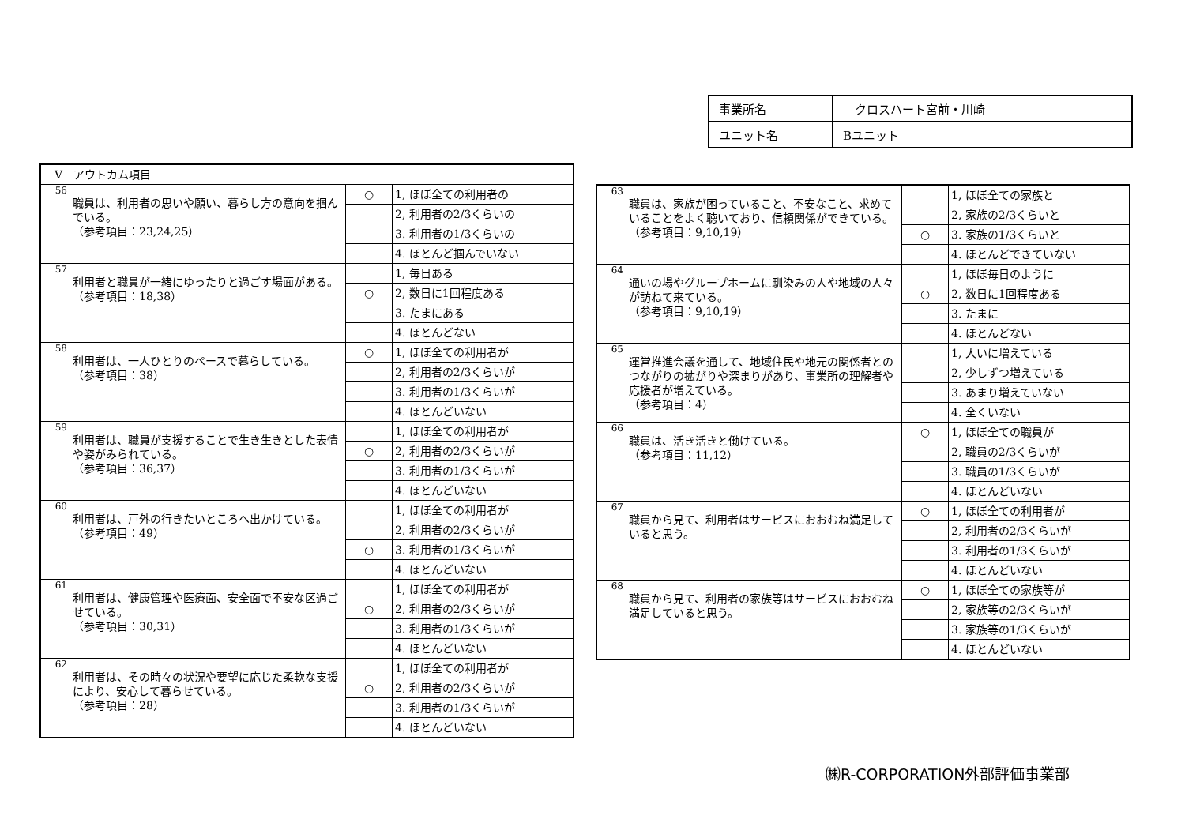| 事業所名 | クロスハート宮前・川崎 |
| ユニット名 | Bユニット |
| V アウトカム項目 | | | |
| 56 | 職員は、利用者の思いや願い、暮らし方の意向を掴んでいる。 （参考項目：23,24,25） | ○ | 1, ほぼ全ての利用者の |
| | | | 2, 利用者の2/3くらいの |
| | | | 3. 利用者の1/3くらいの |
| | | | 4. ほとんど掴んでいない |
| 57 | 利用者と職員が一緒にゆったりと過ごす場面がある。 （参考項目：18,38） | | 1, 毎日ある |
| | | ○ | 2, 数日に1回程度ある |
| | | | 3. たまにある |
| | | | 4. ほとんどない |
| 58 | 利用者は、一人ひとりのペースで暮らしている。 （参考項目：38） | ○ | 1, ほぼ全ての利用者が |
| | | | 2, 利用者の2/3くらいが |
| | | | 3. 利用者の1/3くらいが |
| | | | 4. ほとんどいない |
| 59 | 利用者は、職員が支援することで生き生きとした表情や姿がみられている。 （参考項目：36,37） | | 1, ほぼ全ての利用者が |
| | | ○ | 2, 利用者の2/3くらいが |
| | | | 3. 利用者の1/3くらいが |
| | | | 4. ほとんどいない |
| 60 | 利用者は、戸外の行きたいところへ出かけている。 （参考項目：49） | | 1, ほぼ全ての利用者が |
| | | | 2, 利用者の2/3くらいが |
| | | ○ | 3. 利用者の1/3くらいが |
| | | | 4. ほとんどいない |
| 61 | 利用者は、健康管理や医療面、安全面で不安な区過ごせている。 （参考項目：30,31） | | 1, ほぼ全ての利用者が |
| | | ○ | 2, 利用者の2/3くらいが |
| | | | 3. 利用者の1/3くらいが |
| | | | 4. ほとんどいない |
| 62 | 利用者は、その時々の状況や要望に応じた柔軟な支援により、安心して暮らせている。 （参考項目：28） | | 1, ほぼ全ての利用者が |
| | | ○ | 2, 利用者の2/3くらいが |
| | | | 3. 利用者の1/3くらいが |
| | | | 4. ほとんどいない |
| 63 | 職員は、家族が困っていること、不安なこと、求めていることをよく聴いており、信頼関係ができている。 （参考項目：9,10,19） | | 1, ほぼ全ての家族と |
| | | | 2, 家族の2/3くらいと |
| | | ○ | 3. 家族の1/3くらいと |
| | | | 4. ほとんどできていない |
| 64 | 通いの場やグループホームに馴染みの人や地域の人々が訪ねて来ている。 （参考項目：9,10,19） | | 1, ほぼ毎日のように |
| | | ○ | 2, 数日に1回程度ある |
| | | | 3. たまに |
| | | | 4. ほとんどない |
| 65 | 運営推進会議を通して、地域住民や地元の関係者とのつながりの拡がりや深まりがあり、事業所の理解者や応援者が増えている。 （参考項目：4） | | 1, 大いに増えている |
| | | | 2, 少しずつ増えている |
| | | | 3. あまり増えていない |
| | | | 4. 全くいない |
| 66 | 職員は、活き活きと働けている。 （参考項目：11,12） | ○ | 1, ほぼ全ての職員が |
| | | | 2, 職員の2/3くらいが |
| | | | 3. 職員の1/3くらいが |
| | | | 4. ほとんどいない |
| 67 | 職員から見て、利用者はサービスにおおむね満足していると思う。 | ○ | 1, ほぼ全ての利用者が |
| | | | 2, 利用者の2/3くらいが |
| | | | 3. 利用者の1/3くらいが |
| | | | 4. ほとんどいない |
| 68 | 職員から見て、利用者の家族等はサービスにおおむね満足していると思う。 | ○ | 1, ほぼ全ての家族等が |
| | | | 2, 家族等の2/3くらいが |
| | | | 3. 家族等の1/3くらいが |
| | | | 4. ほとんどいない |
㈱R-CORPORATION外部評価事業部